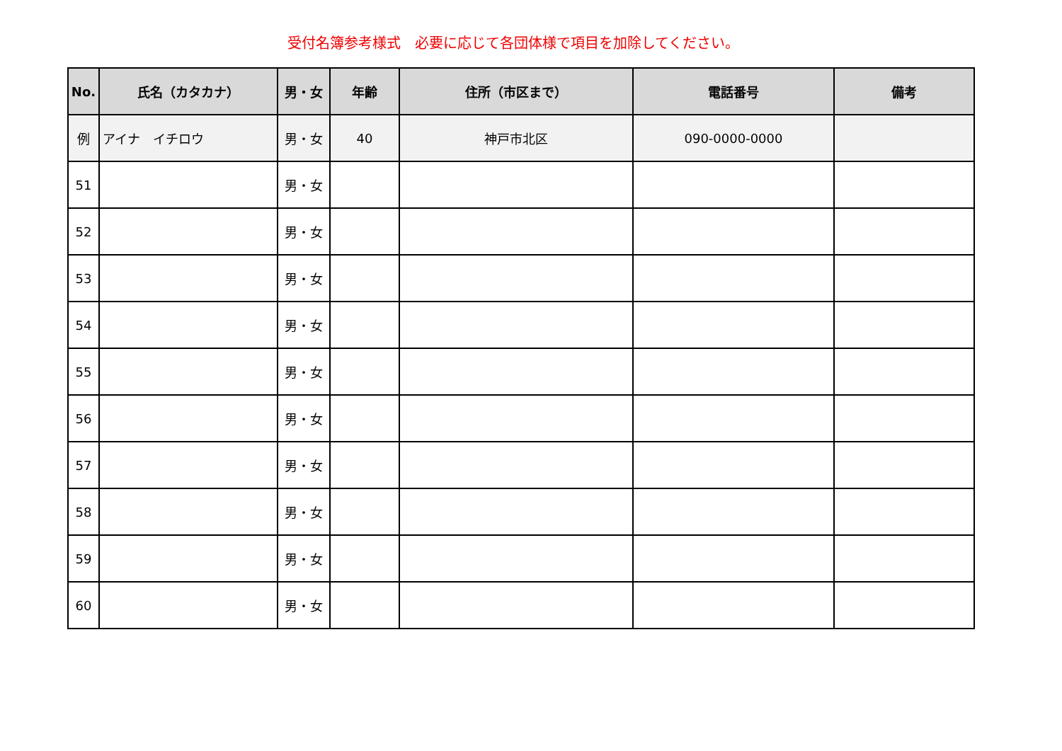受付名簿参考様式　必要に応じて各団体様で項目を加除してください。
| No. | 氏名（カタカナ） | 男・女 | 年齢 | 住所（市区まで） | 電話番号 | 備考 |
| --- | --- | --- | --- | --- | --- | --- |
| 例 | アイナ イチロウ | 男・女 | 40 | 神戸市北区 | 090-0000-0000 | |
| 51 | | 男・女 | | | | |
| 52 | | 男・女 | | | | |
| 53 | | 男・女 | | | | |
| 54 | | 男・女 | | | | |
| 55 | | 男・女 | | | | |
| 56 | | 男・女 | | | | |
| 57 | | 男・女 | | | | |
| 58 | | 男・女 | | | | |
| 59 | | 男・女 | | | | |
| 60 | | 男・女 | | | | |